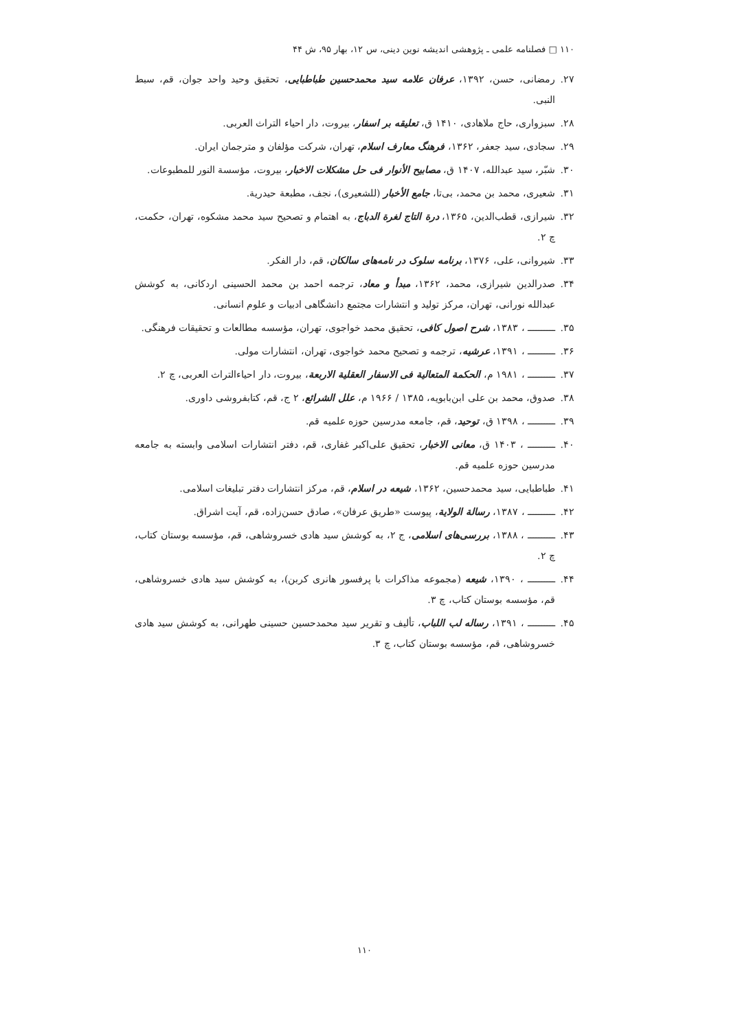۱۱۰ □ فصلنامه علمی ـ پژوهشی اندیشه نوین دینی، س ۱۲، بهار ۹۵، ش ۴۴
۲۷. رمضانی، حسن، ۱۳۹۲، عرفان علامه سید محمدحسین طباطبایی، تحقیق وحید واحد جوان، قم، سبط النبی.
۲۸. سبزواری، حاج ملاهادی، ۱۴۱۰ ق، تعلیقه بر اسفار، بیروت، دار احیاء التراث العربی.
۲۹. سجادی، سید جعفر، ۱۳۶۲، فرهنگ معارف اسلام، تهران، شرکت مؤلفان و مترجمان ایران.
۳۰. شبّر، سید عبدالله، ۱۴۰۷ ق، مصابیح الأنوار فی حل مشکلات الاخبار، بیروت، مؤسسة النور للمطبوعات.
۳۱. شعیری، محمد بن محمد، بی‌تا، جامع الأخبار (للشعیری)، نجف، مطبعة حیدریة.
۳۲. شیرازی، قطب‌الدین، ۱۳۶۵، درة التاج لغرة الدباج، به اهتمام و تصحیح سید محمد مشکوه، تهران، حکمت، چ ۲.
۳۳. شیروانی، علی، ۱۳۷۶، برنامه سلوک در نامه‌های سالکان، قم، دار الفکر.
۳۴. صدرالدین شیرازی، محمد، ۱۳۶۲، مبدأ و معاد، ترجمه احمد بن محمد الحسینی اردکانی، به کوشش عبدالله نورانی، تهران، مرکز تولید و انتشارات مجتمع دانشگاهی ادبیات و علوم انسانی.
۳۵. ــــــــــ ، ۱۳۸۳، شرح اصول کافی، تحقیق محمد خواجوی، تهران، مؤسسه مطالعات و تحقیقات فرهنگی.
۳۶. ــــــــــ ، ۱۳۹۱، عرشیه، ترجمه و تصحیح محمد خواجوی، تهران، انتشارات مولی.
۳۷. ــــــــــ ، ۱۹۸۱ م، الحکمة المتعالیة فی الاسفار العقلیة الاربعة، بیروت، دار احیاءالتراث العربی، چ ۲.
۳۸. صدوق، محمد بن علی ابن‌بابویه، ۱۳۸۵ / ۱۹۶۶ م، علل الشرائع، ۲ ج، قم، کتابفروشی داوری.
۳۹. ــــــــــ ، ۱۳۹۸ ق، توحید، قم، جامعه مدرسین حوزه علمیه قم.
۴۰. ــــــــــ ، ۱۴۰۳ ق، معانی الاخبار، تحقیق علی‌اکبر غفاری، قم، دفتر انتشارات اسلامی وابسته به جامعه مدرسین حوزه علمیه قم.
۴۱. طباطبایی، سید محمدحسین، ۱۳۶۲، شیعه در اسلام، قم، مرکز انتشارات دفتر تبلیغات اسلامی.
۴۲. ــــــــــ ، ۱۳۸۷، رسالة الولایة، پیوست «طریق عرفان»، صادق حسن‌زاده، قم، آیت اشراق.
۴۳. ــــــــــ ، ۱۳۸۸، بررسی‌های اسلامی، ج ۲، به کوشش سید هادی خسروشاهی، قم، مؤسسه بوستان کتاب، چ ۲.
۴۴. ــــــــــ ، ۱۳۹۰، شیعه (مجموعه مذاکرات با پرفسور هانری کربن)، به کوشش سید هادی خسروشاهی، قم، مؤسسه بوستان کتاب، چ ۳.
۴۵. ــــــــــ ، ۱۳۹۱، رساله لب اللباب، تألیف و تقریر سید محمدحسین حسینی طهرانی، به کوشش سید هادی خسروشاهی، قم، مؤسسه بوستان کتاب، چ ۳.
۱۱۰